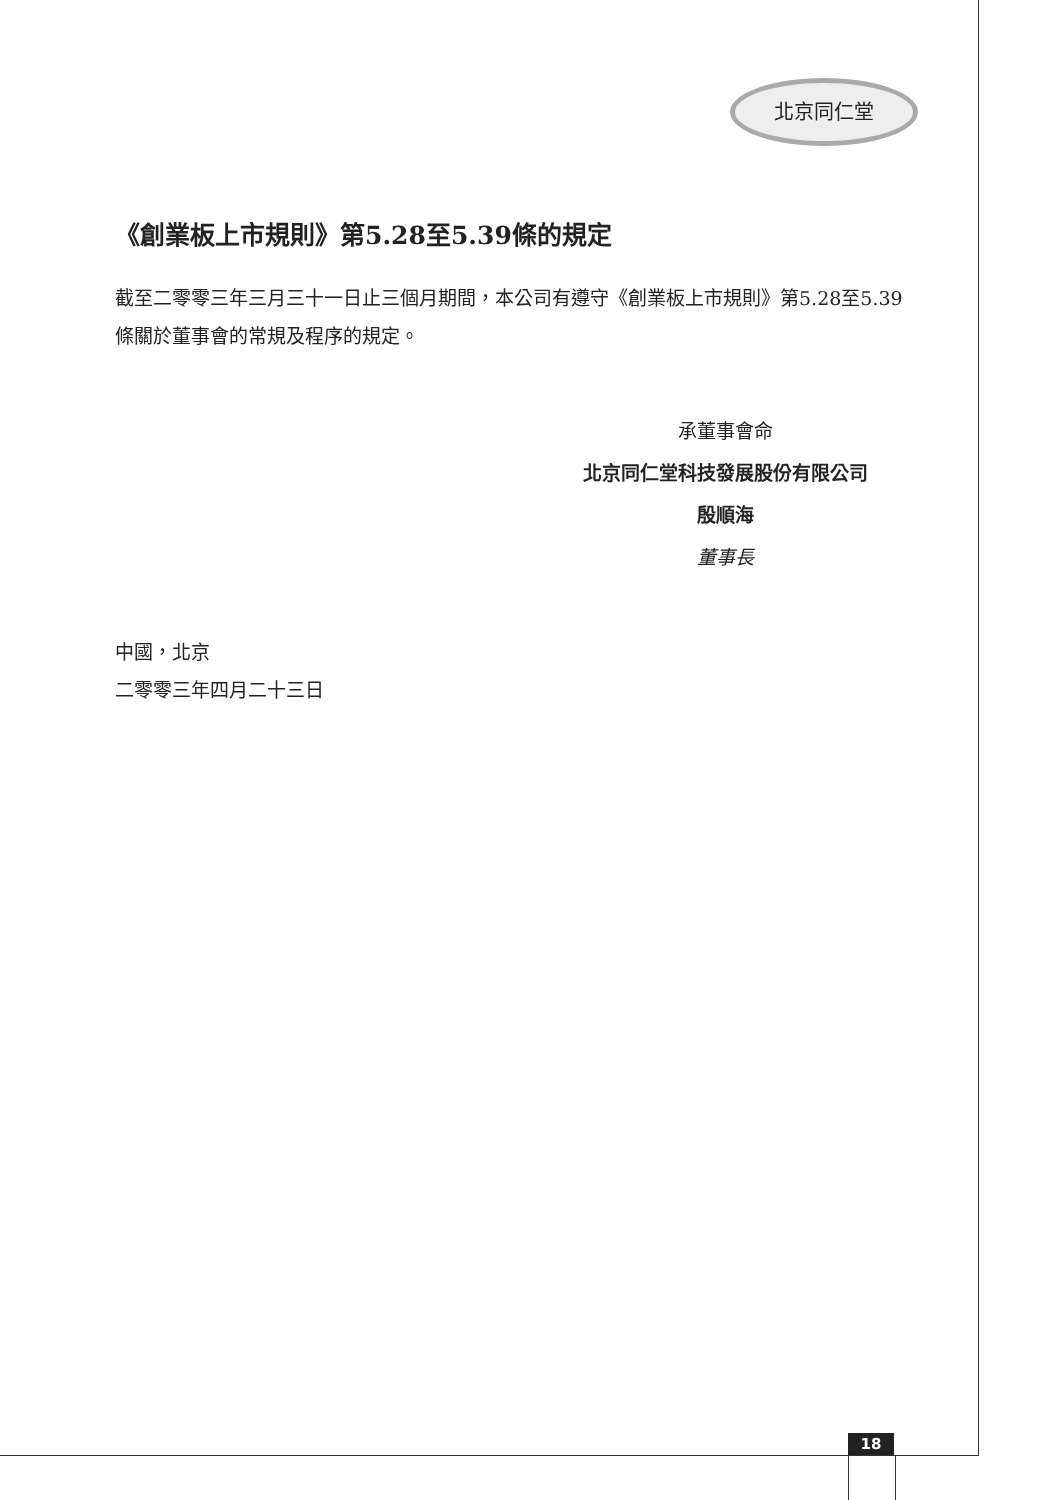北京同仁堂
《創業板上市規則》第5.28至5.39條的規定
截至二零零三年三月三十一日止三個月期間，本公司有遵守《創業板上市規則》第5.28至5.39條關於董事會的常規及程序的規定。
承董事會命
北京同仁堂科技發展股份有限公司
殷順海
董事長
中國，北京
二零零三年四月二十三日
18